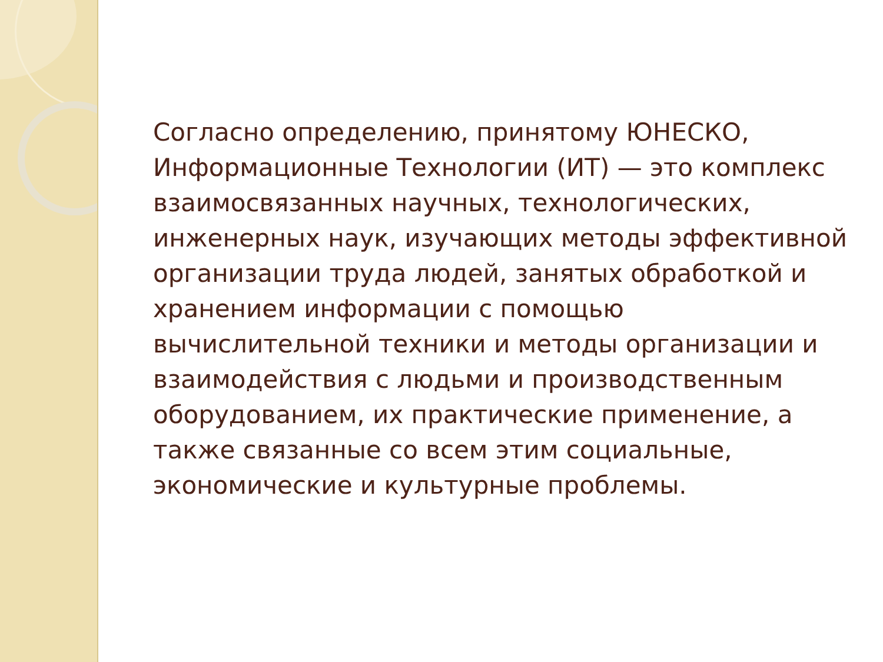Согласно определению, принятому ЮНЕСКО, Информационные Технологии (ИТ) — это комплекс взаимосвязанных научных, технологических, инженерных наук, изучающих методы эффективной организации труда людей, занятых обработкой и хранением информации с помощью вычислительной техники и методы организации и взаимодействия с людьми и производственным оборудованием, их практические применение, а также связанные со всем этим социальные, экономические и культурные проблемы.